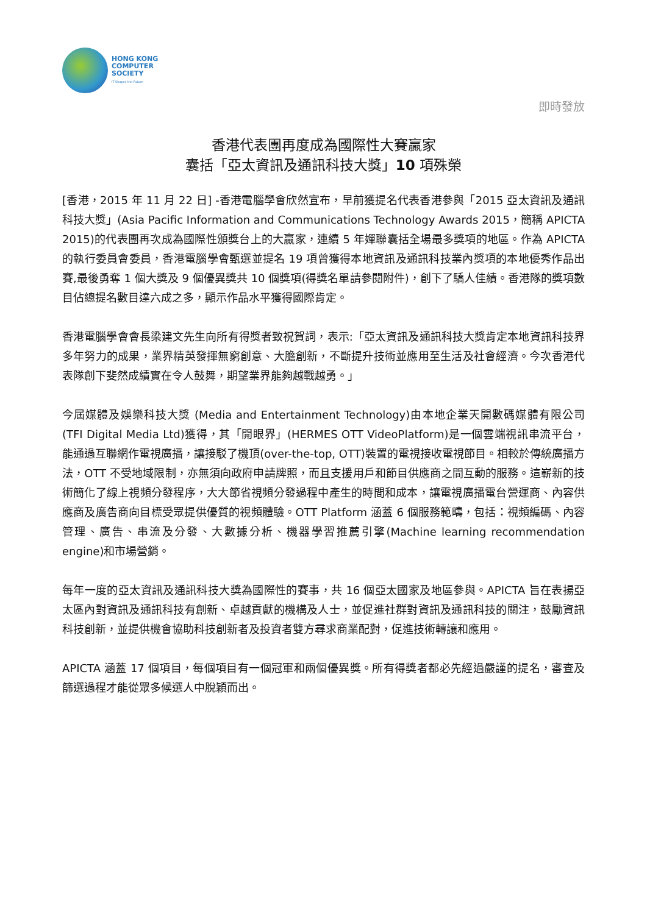HONG KONG
COMPUTER
SOCIETY
IT Shapes the Future
即時發放
香港代表團再度成為國際性大賽贏家
囊括「亞太資訊及通訊科技大獎」10 項殊榮
[香港，2015 年 11 月 22 日] -香港電腦學會欣然宣布，早前獲提名代表香港參與「2015 亞太資訊及通訊科技大獎」(Asia Pacific Information and Communications Technology Awards 2015，簡稱 APICTA 2015)的代表團再次成為國際性頒獎台上的大贏家，連續 5 年嬋聯囊括全場最多獎項的地區。作為 APICTA 的執行委員會委員，香港電腦學會甄選並提名 19 項曾獲得本地資訊及通訊科技業內獎項的本地優秀作品出賽,最後勇奪 1 個大獎及 9 個優異獎共 10 個獎項(得獎名單請參閱附件)，創下了驕人佳績。香港隊的獎項數目佔總提名數目達六成之多，顯示作品水平獲得國際肯定。
香港電腦學會會長梁建文先生向所有得獎者致祝賀詞，表示:「亞太資訊及通訊科技大獎肯定本地資訊科技界多年努力的成果，業界精英發揮無窮創意、大膽創新，不斷提升技術並應用至生活及社會經濟。今次香港代表隊創下斐然成績實在令人鼓舞，期望業界能夠越戰越勇。」
今屆媒體及娛樂科技大獎 (Media and Entertainment Technology)由本地企業天開數碼媒體有限公司 (TFI Digital Media Ltd)獲得，其「開眼界」(HERMES OTT VideoPlatform)是一個雲端視訊串流平台，能通過互聯網作電視廣播，讓接駁了機頂(over-the-top, OTT)裝置的電視接收電視節目。相較於傳統廣播方法，OTT 不受地域限制，亦無須向政府申請牌照，而且支援用戶和節目供應商之間互動的服務。這嶄新的技術簡化了線上視頻分發程序，大大節省視頻分發過程中產生的時間和成本，讓電視廣播電台營運商、內容供應商及廣告商向目標受眾提供優質的視頻體驗。OTT Platform 涵蓋 6 個服務範疇，包括：視頻編碼、內容管理、廣告、串流及分發、大數據分析、機器學習推薦引擎(Machine learning recommendation engine)和市場營銷。
每年一度的亞太資訊及通訊科技大獎為國際性的賽事，共 16 個亞太國家及地區參與。APICTA 旨在表揚亞太區內對資訊及通訊科技有創新、卓越貢獻的機構及人士，並促進社群對資訊及通訊科技的關注，鼓勵資訊科技創新，並提供機會協助科技創新者及投資者雙方尋求商業配對，促進技術轉讓和應用。
APICTA 涵蓋 17 個項目，每個項目有一個冠軍和兩個優異獎。所有得獎者都必先經過嚴謹的提名，審查及篩選過程才能從眾多候選人中脫穎而出。